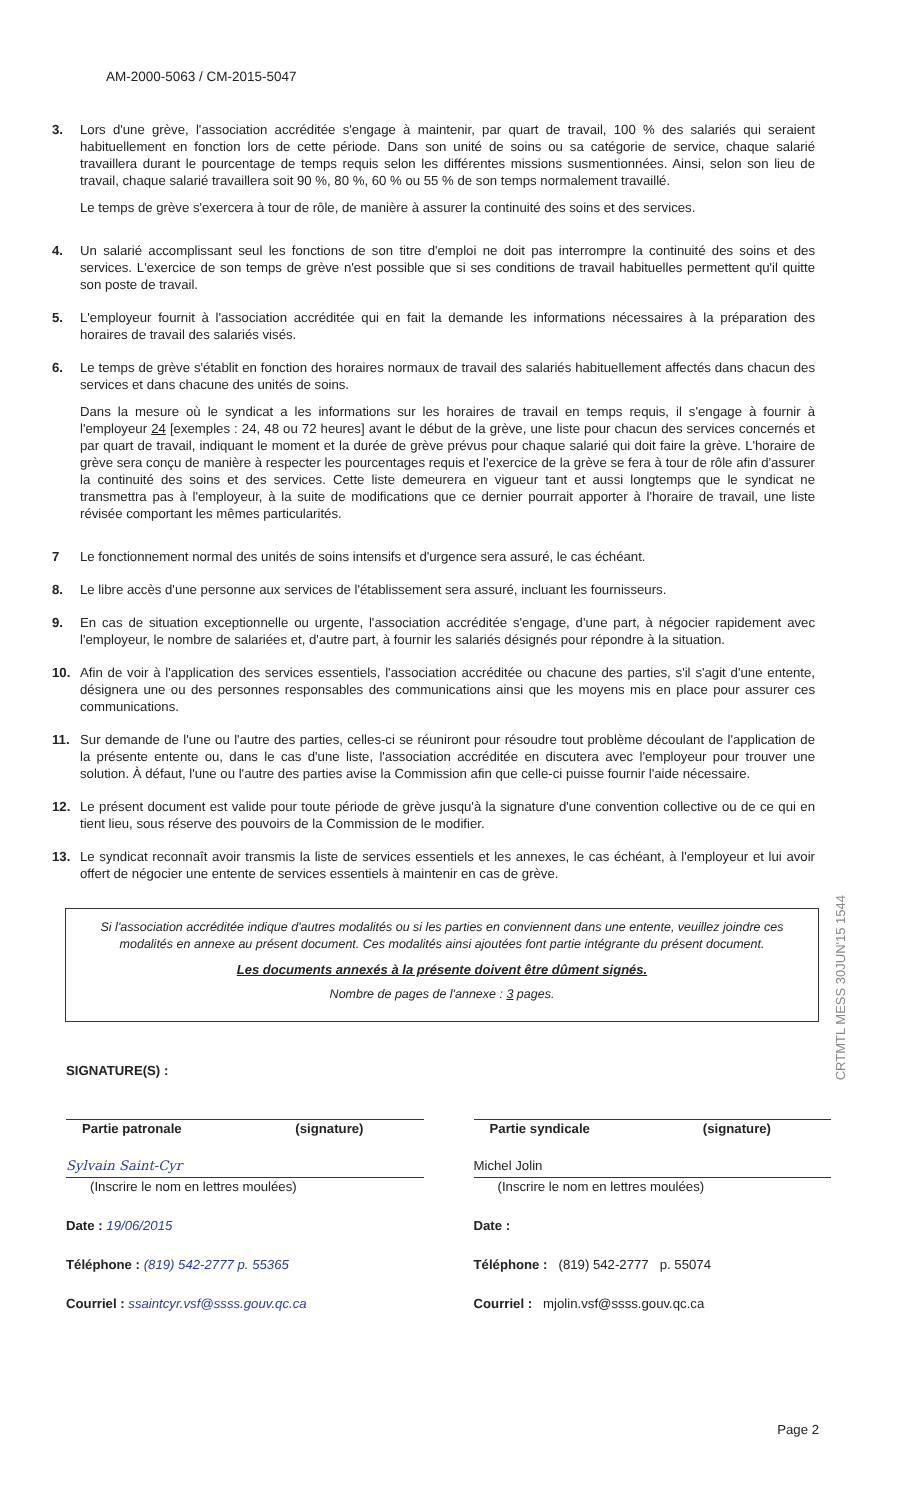AM-2000-5063 / CM-2015-5047
3. Lors d'une grève, l'association accréditée s'engage à maintenir, par quart de travail, 100 % des salariés qui seraient habituellement en fonction lors de cette période. Dans son unité de soins ou sa catégorie de service, chaque salarié travaillera durant le pourcentage de temps requis selon les différentes missions susmentionnées. Ainsi, selon son lieu de travail, chaque salarié travaillera soit 90 %, 80 %, 60 % ou 55 % de son temps normalement travaillé.
Le temps de grève s'exercera à tour de rôle, de manière à assurer la continuité des soins et des services.
4. Un salarié accomplissant seul les fonctions de son titre d'emploi ne doit pas interrompre la continuité des soins et des services. L'exercice de son temps de grève n'est possible que si ses conditions de travail habituelles permettent qu'il quitte son poste de travail.
5. L'employeur fournit à l'association accréditée qui en fait la demande les informations nécessaires à la préparation des horaires de travail des salariés visés.
6. Le temps de grève s'établit en fonction des horaires normaux de travail des salariés habituellement affectés dans chacun des services et dans chacune des unités de soins.
Dans la mesure où le syndicat a les informations sur les horaires de travail en temps requis, il s'engage à fournir à l'employeur 24 [exemples : 24, 48 ou 72 heures] avant le début de la grève, une liste pour chacun des services concernés et par quart de travail, indiquant le moment et la durée de grève prévus pour chaque salarié qui doit faire la grève. L'horaire de grève sera conçu de manière à respecter les pourcentages requis et l'exercice de la grève se fera à tour de rôle afin d'assurer la continuité des soins et des services. Cette liste demeurera en vigueur tant et aussi longtemps que le syndicat ne transmettra pas à l'employeur, à la suite de modifications que ce dernier pourrait apporter à l'horaire de travail, une liste révisée comportant les mêmes particularités.
7 Le fonctionnement normal des unités de soins intensifs et d'urgence sera assuré, le cas échéant.
8. Le libre accès d'une personne aux services de l'établissement sera assuré, incluant les fournisseurs.
9. En cas de situation exceptionnelle ou urgente, l'association accréditée s'engage, d'une part, à négocier rapidement avec l'employeur, le nombre de salariées et, d'autre part, à fournir les salariés désignés pour répondre à la situation.
10. Afin de voir à l'application des services essentiels, l'association accréditée ou chacune des parties, s'il s'agit d'une entente, désignera une ou des personnes responsables des communications ainsi que les moyens mis en place pour assurer ces communications.
11. Sur demande de l'une ou l'autre des parties, celles-ci se réuniront pour résoudre tout problème découlant de l'application de la présente entente ou, dans le cas d'une liste, l'association accréditée en discutera avec l'employeur pour trouver une solution. À défaut, l'une ou l'autre des parties avise la Commission afin que celle-ci puisse fournir l'aide nécessaire.
12. Le présent document est valide pour toute période de grève jusqu'à la signature d'une convention collective ou de ce qui en tient lieu, sous réserve des pouvoirs de la Commission de le modifier.
13. Le syndicat reconnaît avoir transmis la liste de services essentiels et les annexes, le cas échéant, à l'employeur et lui avoir offert de négocier une entente de services essentiels à maintenir en cas de grève.
Si l'association accréditée indique d'autres modalités ou si les parties en conviennent dans une entente, veuillez joindre ces modalités en annexe au présent document. Ces modalités ainsi ajoutées font partie intégrante du présent document.
Les documents annexés à la présente doivent être dûment signés.
Nombre de pages de l'annexe : 3 pages.
CRTMTL MESS 30JUN'15 1544
SIGNATURE(S) :
Partie patronale (signature)
Sylvain Saint-Cyr
(Inscrire le nom en lettres moulées)
Date : 19/06/2015
Téléphone : (819) 542-2777 p. 55365
Courriel : ssaintcyr.vsf@ssss.gouv.qc.ca
Partie syndicale (signature)
Michel Jolin
(Inscrire le nom en lettres moulées)
Date :
Téléphone : (819) 542-2777 p. 55074
Courriel : mjolin.vsf@ssss.gouv.qc.ca
Page 2